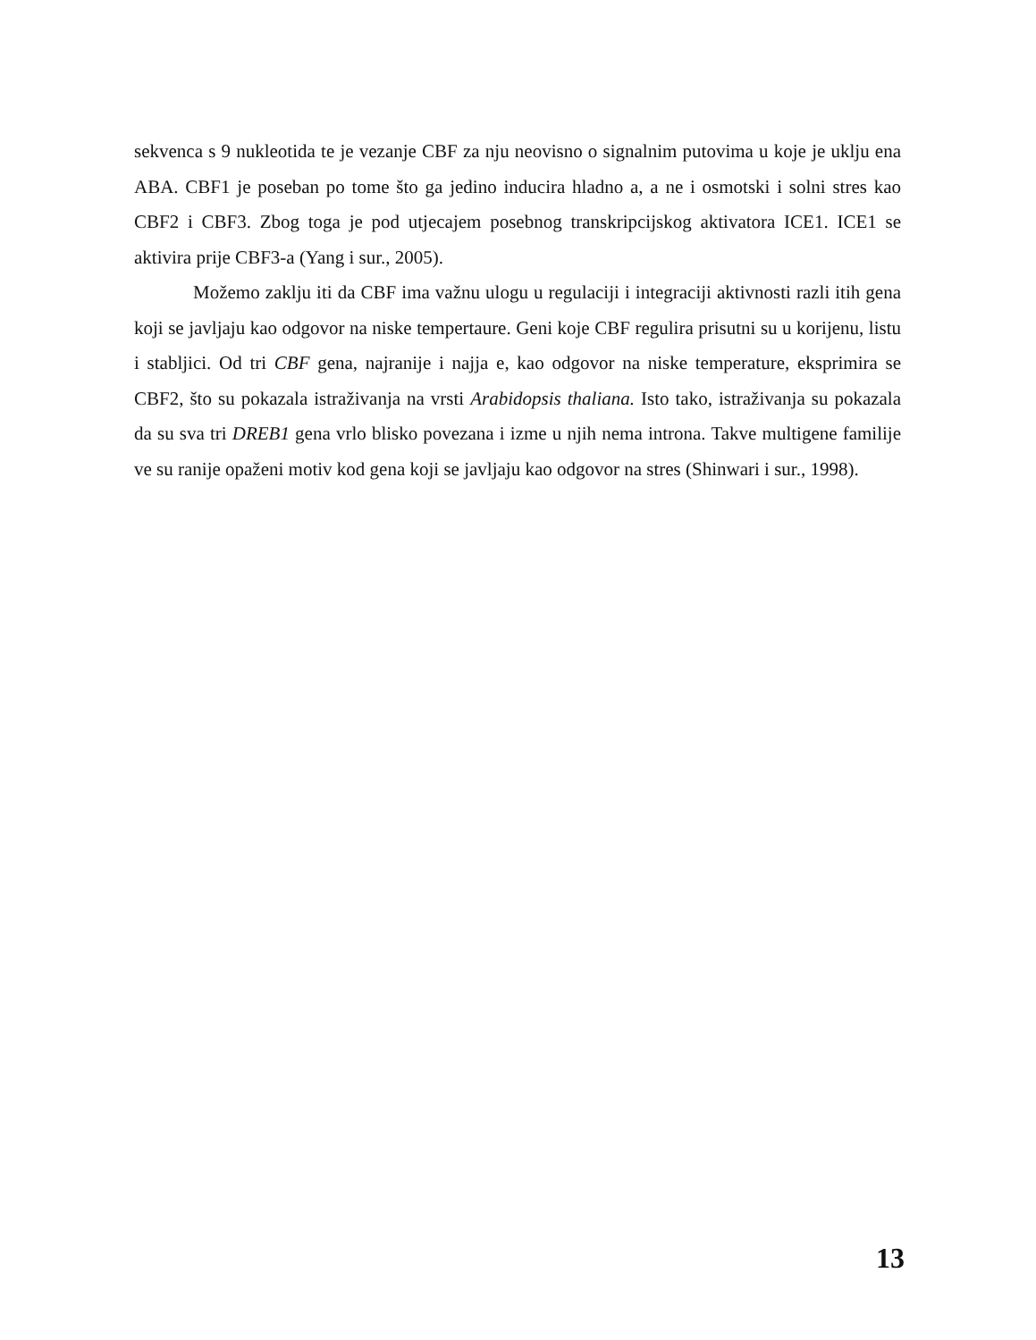sekvenca s 9 nukleotida te je vezanje CBF za nju neovisno o signalnim putovima u koje je uklju ena ABA. CBF1 je poseban po tome što ga jedino inducira hladno a, a ne i osmotski i solni stres kao CBF2 i CBF3. Zbog toga je pod utjecajem posebnog transkripcijskog aktivatora ICE1. ICE1 se aktivira prije CBF3-a (Yang i sur., 2005).
Možemo zaklju iti da CBF ima važnu ulogu u regulaciji i integraciji aktivnosti razli itih gena koji se javljaju kao odgovor na niske tempertaure. Geni koje CBF regulira prisutni su u korijenu, listu i stabljici. Od tri CBF gena, najranije i najja e, kao odgovor na niske temperature, eksprimira se CBF2, što su pokazala istraživanja na vrsti Arabidopsis thaliana. Isto tako, istraživanja su pokazala da su sva tri DREB1 gena vrlo blisko povezana i izme u njih nema introna. Takve multigene familije ve su ranije opaženi motiv kod gena koji se javljaju kao odgovor na stres (Shinwari i sur., 1998).
13